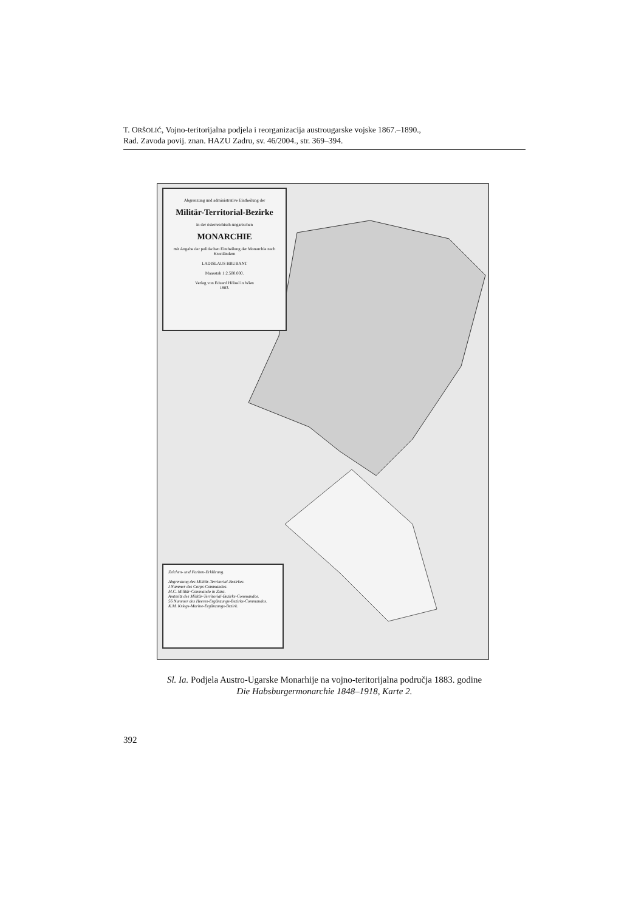T. ORŠOLIĆ, Vojno-teritorijalna podjela i reorganizacija austrougarske vojske 1867.–1890.,
Rad. Zavoda povij. znan. HAZU Zadru, sv. 46/2004., str. 369–394.
Abgrenzung und administrative Eintheilung der
Militär-Territorial-Bezirke
in der österreichisch-ungarischen
MONARCHIE
mit Angabe der politischen Eintheilung der Monarchie nach Kronländern
LADISLAUS HRUBANT
Maasstab 1:2.500.000.
Verlag von Eduard Hölzel in Wien
1883.
Zeichen- und Farben-Erklärung.
Abgrenzung des Militär-Territorial-Bezirkes.
I Nummer des Corps-Commandos.
M.C. Militär-Commando in Zara.
Amtssitz des Militär-Territorial-Bezirks-Commandos.
56 Nummer des Heeres-Ergänzungs-Bezirks-Commandos.
K.M. Kriegs-Marine-Ergänzungs-Bezirk.
Sl. Ia. Podjela Austro-Ugarske Monarhije na vojno-teritorijalna područja 1883. godine
Die Habsburgermonarchie 1848–1918, Karte 2.
392